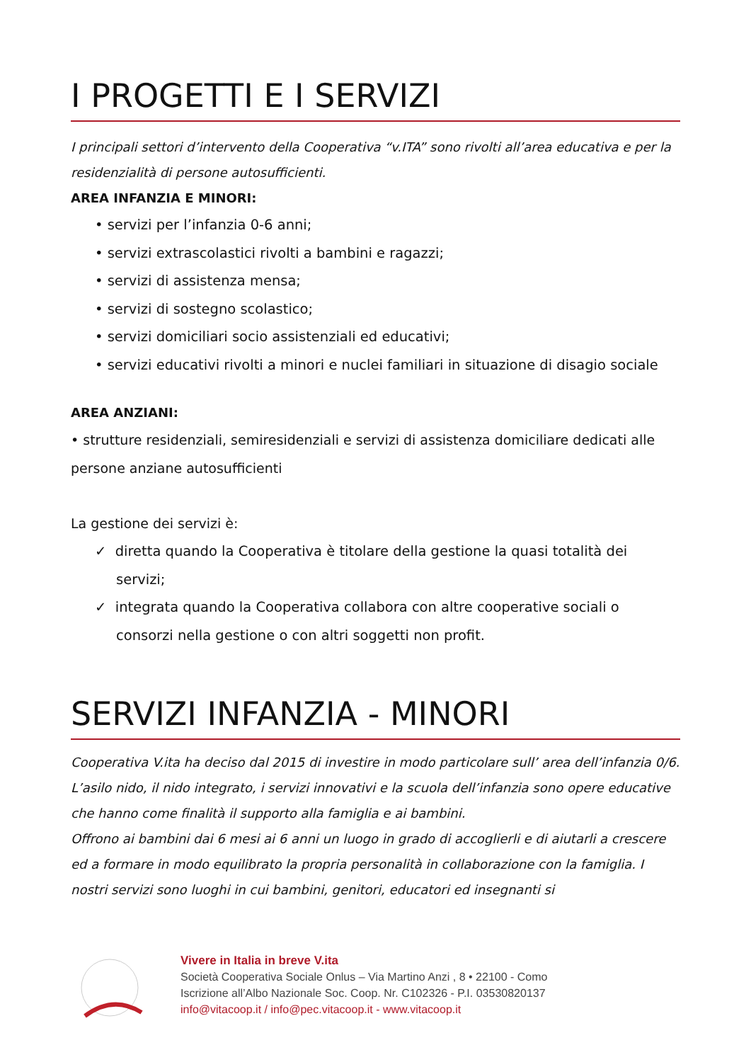I PROGETTI E I SERVIZI
I principali settori d’intervento della Cooperativa “v.ITA” sono rivolti all’area educativa e per la residenzialità di persone autosufficienti.
AREA INFANZIA E MINORI:
• servizi per l’infanzia 0-6 anni;
• servizi extrascolastici rivolti a bambini e ragazzi;
• servizi di assistenza mensa;
• servizi di sostegno scolastico;
• servizi domiciliari socio assistenziali ed educativi;
• servizi educativi rivolti a minori e nuclei familiari in situazione di disagio sociale
AREA ANZIANI:
• strutture residenziali, semiresidenziali e servizi di assistenza domiciliare dedicati alle persone anziane autosufficienti
La gestione dei servizi è:
✓ diretta quando la Cooperativa è titolare della gestione la quasi totalità dei servizi;
✓ integrata quando la Cooperativa collabora con altre cooperative sociali o consorzi nella gestione o con altri soggetti non profit.
SERVIZI INFANZIA - MINORI
Cooperativa V.ita ha deciso dal 2015 di investire in modo particolare sull’ area dell’infanzia 0/6.
L’asilo nido, il nido integrato, i servizi innovativi e la scuola dell’infanzia sono opere educative che hanno come finalità il supporto alla famiglia e ai bambini.
Offrono ai bambini dai 6 mesi ai 6 anni un luogo in grado di accoglierli e di aiutarli a crescere ed a formare in modo equilibrato la propria personalità in collaborazione con la famiglia. I nostri servizi sono luoghi in cui bambini, genitori, educatori ed insegnanti si
Vivere in Italia in breve V.ita
Società Cooperativa Sociale Onlus – Via Martino Anzi , 8 • 22100 - Como
Iscrizione all’Albo Nazionale Soc. Coop. Nr. C102326 - P.I. 03530820137
info@vitacoop.it / info@pec.vitacoop.it - www.vitacoop.it